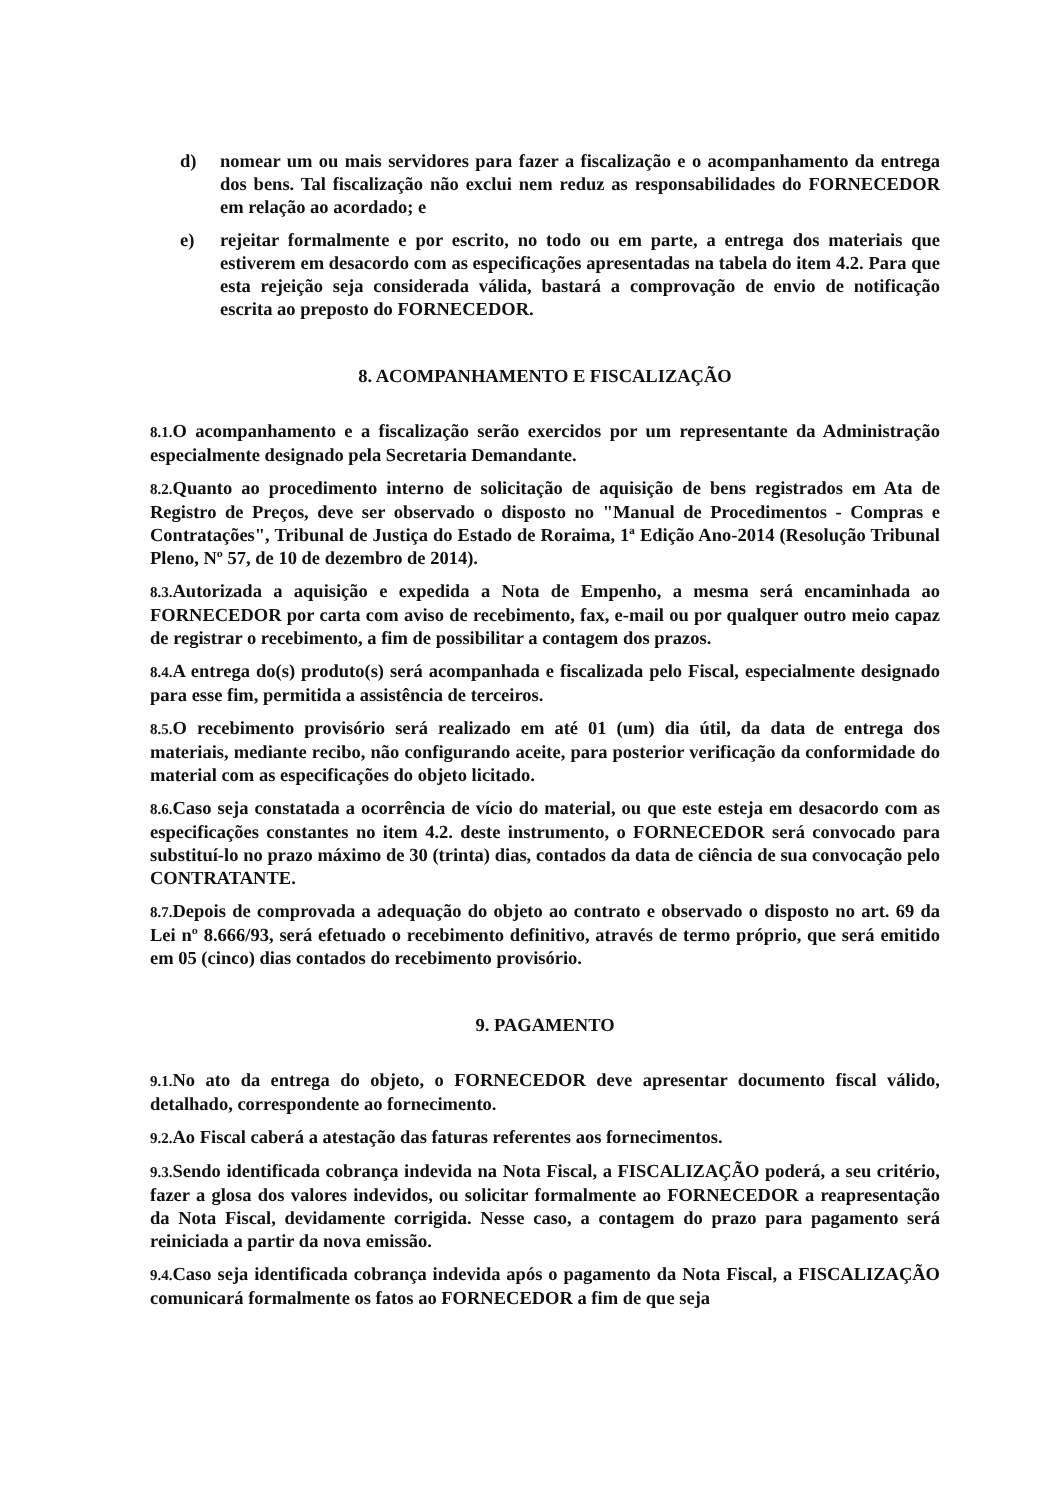d) nomear um ou mais servidores para fazer a fiscalização e o acompanhamento da entrega dos bens. Tal fiscalização não exclui nem reduz as responsabilidades do FORNECEDOR em relação ao acordado; e
e) rejeitar formalmente e por escrito, no todo ou em parte, a entrega dos materiais que estiverem em desacordo com as especificações apresentadas na tabela do item 4.2. Para que esta rejeição seja considerada válida, bastará a comprovação de envio de notificação escrita ao preposto do FORNECEDOR.
8. ACOMPANHAMENTO E FISCALIZAÇÃO
8.1. O acompanhamento e a fiscalização serão exercidos por um representante da Administração especialmente designado pela Secretaria Demandante.
8.2. Quanto ao procedimento interno de solicitação de aquisição de bens registrados em Ata de Registro de Preços, deve ser observado o disposto no "Manual de Procedimentos - Compras e Contratações", Tribunal de Justiça do Estado de Roraima, 1ª Edição Ano-2014 (Resolução Tribunal Pleno, Nº 57, de 10 de dezembro de 2014).
8.3. Autorizada a aquisição e expedida a Nota de Empenho, a mesma será encaminhada ao FORNECEDOR por carta com aviso de recebimento, fax, e-mail ou por qualquer outro meio capaz de registrar o recebimento, a fim de possibilitar a contagem dos prazos.
8.4. A entrega do(s) produto(s) será acompanhada e fiscalizada pelo Fiscal, especialmente designado para esse fim, permitida a assistência de terceiros.
8.5. O recebimento provisório será realizado em até 01 (um) dia útil, da data de entrega dos materiais, mediante recibo, não configurando aceite, para posterior verificação da conformidade do material com as especificações do objeto licitado.
8.6. Caso seja constatada a ocorrência de vício do material, ou que este esteja em desacordo com as especificações constantes no item 4.2. deste instrumento, o FORNECEDOR será convocado para substituí-lo no prazo máximo de 30 (trinta) dias, contados da data de ciência de sua convocação pelo CONTRATANTE.
8.7. Depois de comprovada a adequação do objeto ao contrato e observado o disposto no art. 69 da Lei nº 8.666/93, será efetuado o recebimento definitivo, através de termo próprio, que será emitido em 05 (cinco) dias contados do recebimento provisório.
9. PAGAMENTO
9.1. No ato da entrega do objeto, o FORNECEDOR deve apresentar documento fiscal válido, detalhado, correspondente ao fornecimento.
9.2. Ao Fiscal caberá a atestação das faturas referentes aos fornecimentos.
9.3. Sendo identificada cobrança indevida na Nota Fiscal, a FISCALIZAÇÃO poderá, a seu critério, fazer a glosa dos valores indevidos, ou solicitar formalmente ao FORNECEDOR a reapresentação da Nota Fiscal, devidamente corrigida. Nesse caso, a contagem do prazo para pagamento será reiniciada a partir da nova emissão.
9.4. Caso seja identificada cobrança indevida após o pagamento da Nota Fiscal, a FISCALIZAÇÃO comunicará formalmente os fatos ao FORNECEDOR a fim de que seja